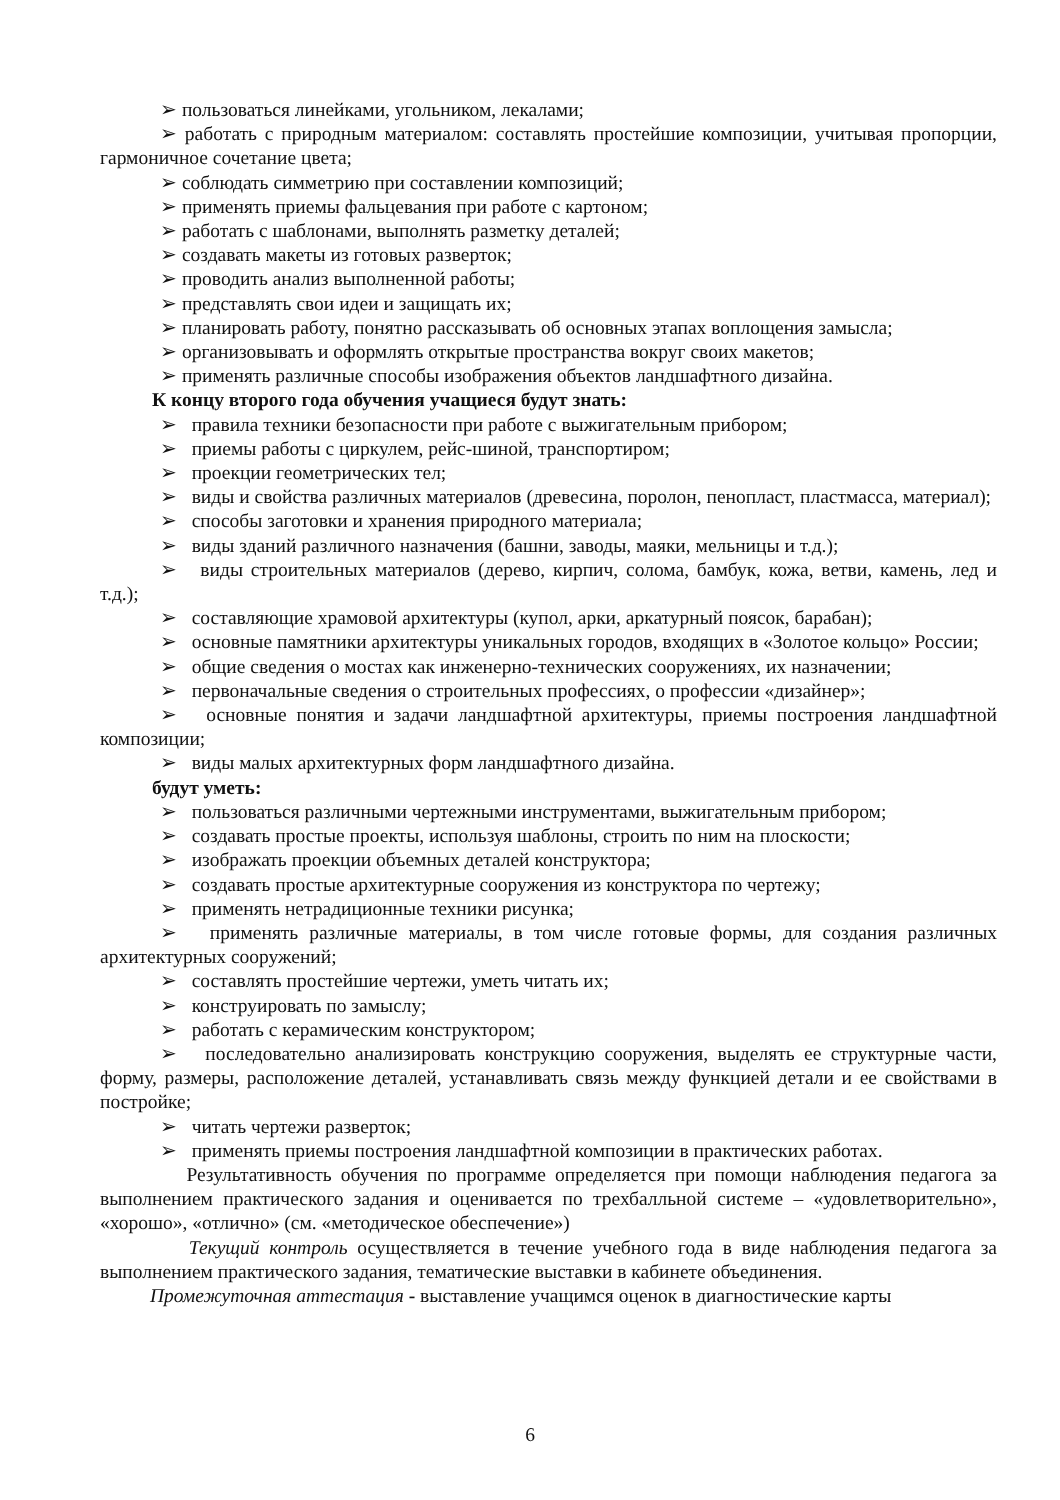➢ пользоваться линейками, угольником, лекалами;
➢ работать с природным материалом: составлять простейшие композиции, учитывая пропорции, гармоничное сочетание цвета;
➢ соблюдать симметрию при составлении композиций;
➢ применять приемы фальцевания при работе с картоном;
➢ работать с шаблонами, выполнять разметку деталей;
➢ создавать макеты из готовых разверток;
➢ проводить анализ выполненной работы;
➢ представлять свои идеи и защищать их;
➢ планировать работу, понятно рассказывать об основных этапах воплощения замысла;
➢ организовывать и оформлять открытые пространства вокруг своих макетов;
➢ применять различные способы изображения объектов ландшафтного дизайна.
К концу второго года обучения учащиеся будут знать:
➢ правила техники безопасности при работе с выжигательным прибором;
➢ приемы работы с циркулем, рейс-шиной, транспортиром;
➢ проекции геометрических тел;
➢ виды и свойства различных материалов (древесина, поролон, пенопласт, пластмасса, материал);
➢ способы заготовки и хранения природного материала;
➢ виды зданий различного назначения (башни, заводы, маяки, мельницы и т.д.);
➢ виды строительных материалов (дерево, кирпич, солома, бамбук, кожа, ветви, камень, лед и т.д.);
➢ составляющие храмовой архитектуры (купол, арки, аркатурный поясок, барабан);
➢ основные памятники архитектуры уникальных городов, входящих в «Золотое кольцо» России;
➢ общие сведения о мостах как инженерно-технических сооружениях, их назначении;
➢ первоначальные сведения о строительных профессиях, о профессии «дизайнер»;
➢ основные понятия и задачи ландшафтной архитектуры, приемы построения ландшафтной композиции;
➢ виды малых архитектурных форм ландшафтного дизайна.
будут уметь:
➢ пользоваться различными чертежными инструментами, выжигательным прибором;
➢ создавать простые проекты, используя шаблоны, строить по ним на плоскости;
➢ изображать проекции объемных деталей конструктора;
➢ создавать простые архитектурные сооружения из конструктора по чертежу;
➢ применять нетрадиционные техники рисунка;
➢ применять различные материалы, в том числе готовые формы, для создания различных архитектурных сооружений;
➢ составлять простейшие чертежи, уметь читать их;
➢ конструировать по замыслу;
➢ работать с керамическим конструктором;
➢ последовательно анализировать конструкцию сооружения, выделять ее структурные части, форму, размеры, расположение деталей, устанавливать связь между функцией детали и ее свойствами в постройке;
➢ читать чертежи разверток;
➢ применять приемы построения ландшафтной композиции в практических работах.
Результативность обучения по программе определяется при помощи наблюдения педагога за выполнением практического задания и оценивается по трехбалльной системе – «удовлетворительно», «хорошо», «отлично» (см. «методическое обеспечение»)
Текущий контроль осуществляется в течение учебного года в виде наблюдения педагога за выполнением практического задания, тематические выставки в кабинете объединения.
Промежуточная аттестация - выставление учащимся оценок в диагностические карты
6